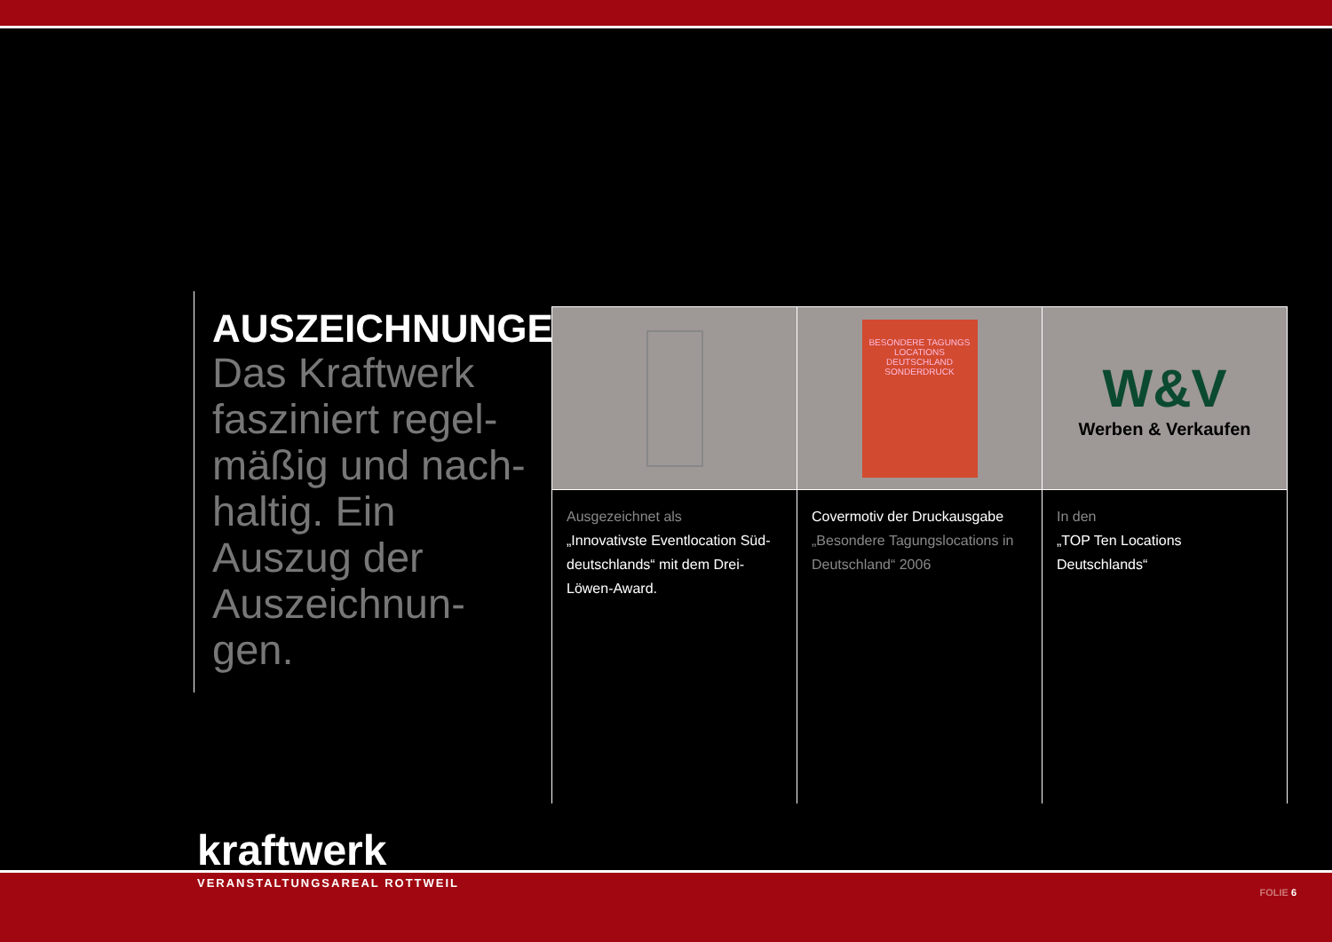AUSZEICHNUNGEN
Das Kraftwerk fasziniert regel-mäßig und nach-haltig. Ein Auszug der Auszeichnun-gen.
Ausgezeichnet als
„Innovativste Eventlocation Süd-deutschlands“ mit dem Drei-Löwen-Award.
BESONDERE TAGUNGS LOCATIONS DEUTSCHLAND
SONDERDRUCK
Covermotiv der Druckausgabe
„Besondere Tagungslocations in Deutschland“ 2006
W&V
Werben & Verkaufen
In den
„TOP Ten Locations Deutschlands“
kraftwerk
VERANSTALTUNGSAREAL ROTTWEIL
FOLIE 6